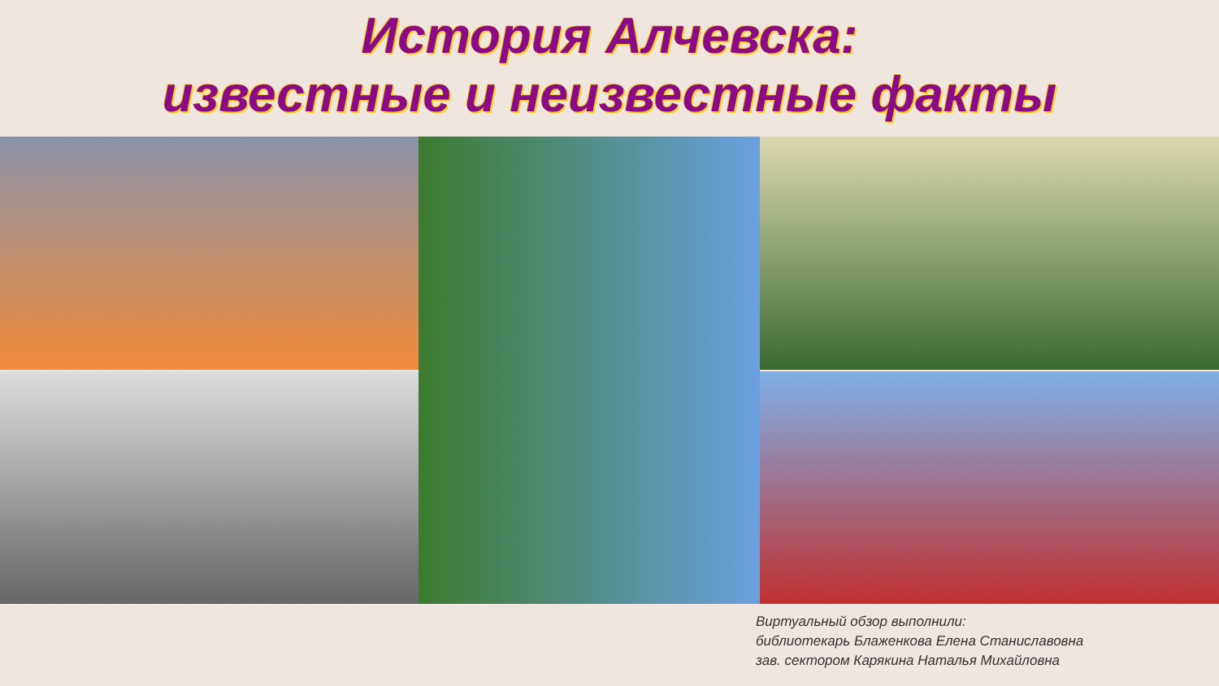История Алчевска:
известные и неизвестные факты
Виртуальный обзор выполнили:
библиотекарь Блаженкова Елена Станиславовна
зав. сектором Карякина Наталья Михайловна